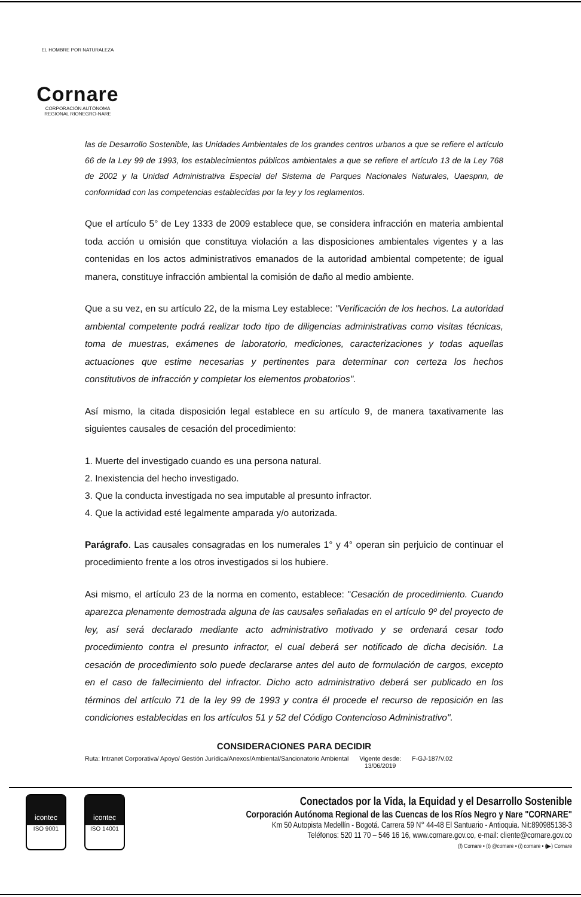EL HOMBRE POR NATURALEZA
Cornare
CORPORACIÓN AUTÓNOMA REGIONAL RIONEGRO-NARE
las de Desarrollo Sostenible, las Unidades Ambientales de los grandes centros urbanos a que se refiere el artículo 66 de la Ley 99 de 1993, los establecimientos públicos ambientales a que se refiere el artículo 13 de la Ley 768 de 2002 y la Unidad Administrativa Especial del Sistema de Parques Nacionales Naturales, Uaespnn, de conformidad con las competencias establecidas por la ley y los reglamentos.
Que el artículo 5° de Ley 1333 de 2009 establece que, se considera infracción en materia ambiental toda acción u omisión que constituya violación a las disposiciones ambientales vigentes y a las contenidas en los actos administrativos emanados de la autoridad ambiental competente; de igual manera, constituye infracción ambiental la comisión de daño al medio ambiente.
Que a su vez, en su artículo 22, de la misma Ley establece: "Verificación de los hechos. La autoridad ambiental competente podrá realizar todo tipo de diligencias administrativas como visitas técnicas, toma de muestras, exámenes de laboratorio, mediciones, caracterizaciones y todas aquellas actuaciones que estime necesarias y pertinentes para determinar con certeza los hechos constitutivos de infracción y completar los elementos probatorios".
Así mismo, la citada disposición legal establece en su artículo 9, de manera taxativamente las siguientes causales de cesación del procedimiento:
1. Muerte del investigado cuando es una persona natural.
2. Inexistencia del hecho investigado.
3. Que la conducta investigada no sea imputable al presunto infractor.
4. Que la actividad esté legalmente amparada y/o autorizada.
Parágrafo. Las causales consagradas en los numerales 1° y 4° operan sin perjuicio de continuar el procedimiento frente a los otros investigados si los hubiere.
Asi mismo, el artículo 23 de la norma en comento, establece: "Cesación de procedimiento. Cuando aparezca plenamente demostrada alguna de las causales señaladas en el artículo 9º del proyecto de ley, así será declarado mediante acto administrativo motivado y se ordenará cesar todo procedimiento contra el presunto infractor, el cual deberá ser notificado de dicha decisión. La cesación de procedimiento solo puede declararse antes del auto de formulación de cargos, excepto en el caso de fallecimiento del infractor. Dicho acto administrativo deberá ser publicado en los términos del artículo 71 de la ley 99 de 1993 y contra él procede el recurso de reposición en las condiciones establecidas en los artículos 51 y 52 del Código Contencioso Administrativo".
CONSIDERACIONES PARA DECIDIR
Ruta: Intranet Corporativa/ Apoyo/ Gestión Jurídica/Anexos/Ambiental/Sancionatorio Ambiental Vigente desde:
13/06/2019 F-GJ-187/V.02
icontec
ISO 9001
icontec
ISO 14001
Conectados por la Vida, la Equidad y el Desarrollo Sostenible
Corporación Autónoma Regional de las Cuencas de los Ríos Negro y Nare "CORNARE"
Km 50 Autopista Medellín - Bogotá. Carrera 59 N° 44-48 El Santuario - Antioquia. Nit:890985138-3
Teléfonos: 520 11 70 – 546 16 16, www.cornare.gov.co, e-mail: cliente@cornare.gov.co
(f) Cornare • (t) @cornare • (i) cornare • (▶) Cornare